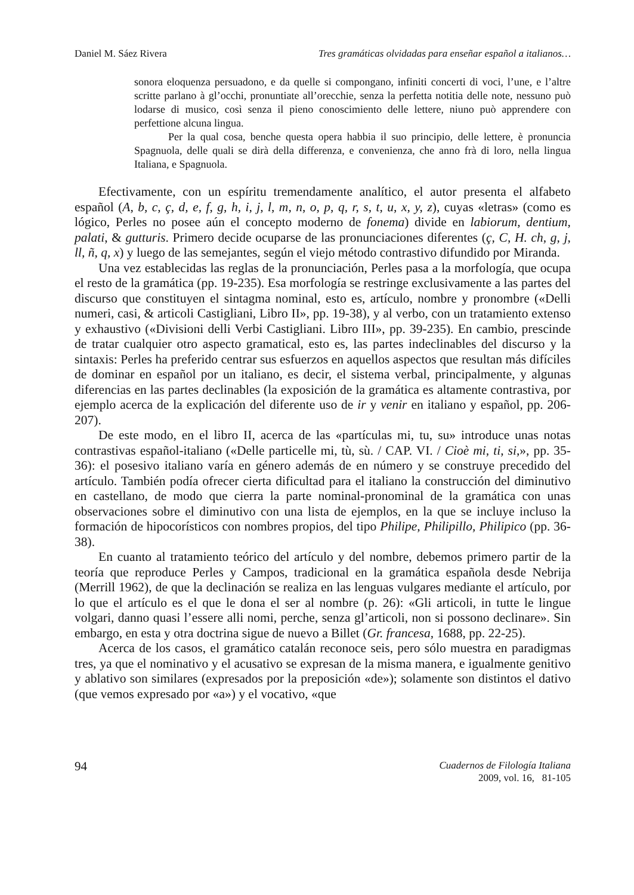Daniel M. Sáez Rivera Tres gramáticas olvidadas para enseñar español a italianos…
sonora eloquenza persuadono, e da quelle si compongano, infiniti concerti di voci, l’une, e l’altre scritte parlano à gl’occhi, pronuntiate all’orecchie, senza la perfetta notitia delle note, nessuno può lodarse di musico, così senza il pieno conoscimiento delle lettere, niuno può apprendere con perfettione alcuna lingua.
Per la qual cosa, benche questa opera habbia il suo principio, delle lettere, è pronuncia Spagnuola, delle quali se dirà della differenza, e convenienza, che anno frà di loro, nella lingua Italiana, e Spagnuola.
Efectivamente, con un espíritu tremendamente analítico, el autor presenta el alfabeto español (A, b, c, ç, d, e, f, g, h, i, j, l, m, n, o, p, q, r, s, t, u, x, y, z), cuyas «letras» (como es lógico, Perles no posee aún el concepto moderno de fonema) divide en labiorum, dentium, palati, & gutturis. Primero decide ocuparse de las pronunciaciones diferentes (ç, C, H. ch, g, j, ll, ñ, q, x) y luego de las semejantes, según el viejo método contrastivo difundido por Miranda.
Una vez establecidas las reglas de la pronunciación, Perles pasa a la morfología, que ocupa el resto de la gramática (pp. 19-235). Esa morfología se restringe exclusivamente a las partes del discurso que constituyen el sintagma nominal, esto es, artículo, nombre y pronombre («Delli numeri, casi, & articoli Castigliani, Libro II», pp. 19-38), y al verbo, con un tratamiento extenso y exhaustivo («Divisioni delli Verbi Castigliani. Libro III», pp. 39-235). En cambio, prescinde de tratar cualquier otro aspecto gramatical, esto es, las partes indeclinables del discurso y la sintaxis: Perles ha preferido centrar sus esfuerzos en aquellos aspectos que resultan más difíciles de dominar en español por un italiano, es decir, el sistema verbal, principalmente, y algunas diferencias en las partes declinables (la exposición de la gramática es altamente contrastiva, por ejemplo acerca de la explicación del diferente uso de ir y venir en italiano y español, pp. 206-207).
De este modo, en el libro II, acerca de las «partículas mi, tu, su» introduce unas notas contrastivas español-italiano («Delle particelle mi, tù, sù. / CAP. VI. / Cioè mi, ti, si,», pp. 35-36): el posesivo italiano varía en género además de en número y se construye precedido del artículo. También podía ofrecer cierta dificultad para el italiano la construcción del diminutivo en castellano, de modo que cierra la parte nominal-pronominal de la gramática con unas observaciones sobre el diminutivo con una lista de ejemplos, en la que se incluye incluso la formación de hipocorísticos con nombres propios, del tipo Philipe, Philipillo, Philipico (pp. 36-38).
En cuanto al tratamiento teórico del artículo y del nombre, debemos primero partir de la teoría que reproduce Perles y Campos, tradicional en la gramática española desde Nebrija (Merrill 1962), de que la declinación se realiza en las lenguas vulgares mediante el artículo, por lo que el artículo es el que le dona el ser al nombre (p. 26): «Gli articoli, in tutte le lingue volgari, danno quasi l’essere alli nomi, perche, senza gl’articoli, non si possono declinare». Sin embargo, en esta y otra doctrina sigue de nuevo a Billet (Gr. francesa, 1688, pp. 22-25).
Acerca de los casos, el gramático catalán reconoce seis, pero sólo muestra en paradigmas tres, ya que el nominativo y el acusativo se expresan de la misma manera, e igualmente genitivo y ablativo son similares (expresados por la preposición «de»); solamente son distintos el dativo (que vemos expresado por «a») y el vocativo, «que
94
Cuadernos de Filología Italiana
2009, vol. 16, 81-105